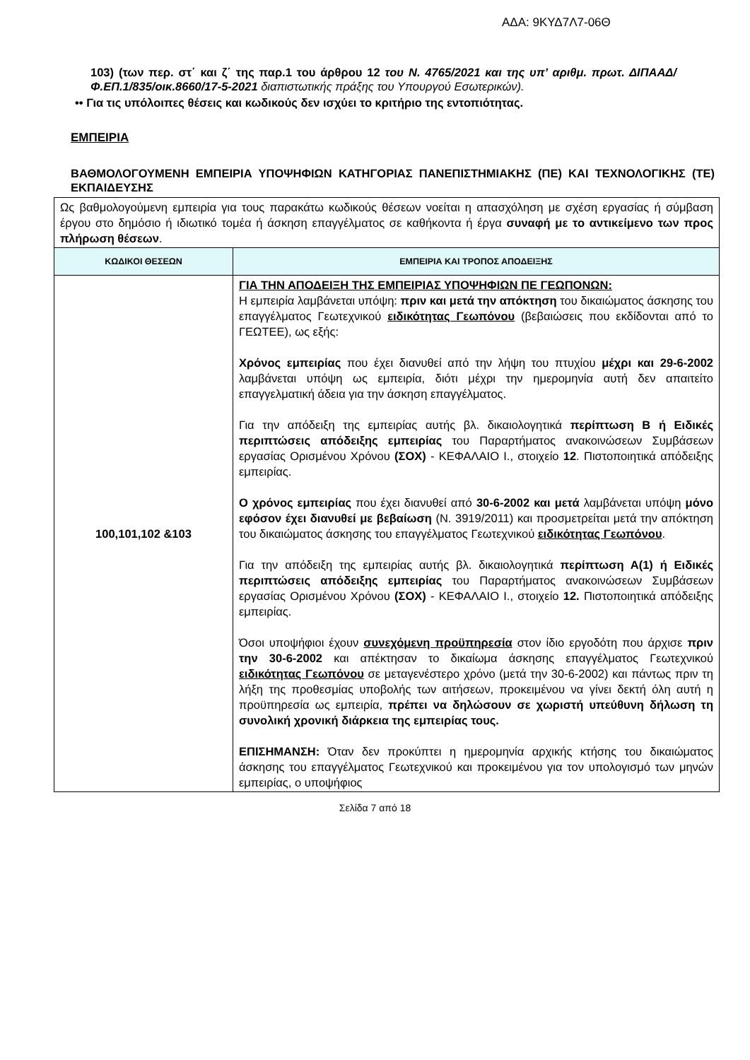ΑΔΑ: 9ΚΥΔ7Λ7-06Θ
103) (των περ. στ΄ και ζ΄ της παρ.1 του άρθρου 12 του Ν. 4765/2021 και της υπ’ αριθμ. πρωτ. ΔΙΠΑΑΔ/Φ.ΕΠ.1/835/οικ.8660/17-5-2021 διαπιστωτικής πράξης του Υπουργού Εσωτερικών).
•• Για τις υπόλοιπες θέσεις και κωδικούς δεν ισχύει το κριτήριο της εντοπιότητας.
ΕΜΠΕΙΡΙΑ
ΒΑΘΜΟΛΟΓΟΥΜΕΝΗ ΕΜΠΕΙΡΙΑ ΥΠΟΨΗΦΙΩΝ ΚΑΤΗΓΟΡΙΑΣ ΠΑΝΕΠΙΣΤΗΜΙΑΚΗΣ (ΠΕ) ΚΑΙ ΤΕΧΝΟΛΟΓΙΚΗΣ (ΤΕ) ΕΚΠΑΙΔΕΥΣΗΣ
| Ως βαθμολογούμενη εμπειρία για τους παρακάτω κωδικούς θέσεων νοείται η απασχόληση με σχέση εργασίας ή σύμβαση έργου στο δημόσιο ή ιδιωτικό τομέα ή άσκηση επαγγέλματος σε καθήκοντα ή έργα συναφή με το αντικείμενο των προς πλήρωση θέσεων . | |
| ΚΩΔΙΚΟΙ ΘΕΣΕΩΝ | ΕΜΠΕΙΡΙΑ ΚΑΙ ΤΡΟΠΟΣ ΑΠΟΔΕΙΞΗΣ |
| 100,101,102 &103 | ΓΙΑ ΤΗΝ ΑΠΟΔΕΙΞΗ ΤΗΣ ΕΜΠΕΙΡΙΑΣ ΥΠΟΨΗΦΙΩΝ ΠΕ ΓΕΩΠΟΝΩΝ: Η εμπειρία λαμβάνεται υπόψη: πριν και μετά την απόκτηση του δικαιώματος άσκησης του επαγγέλματος Γεωτεχνικού ειδικότητας Γεωπόνου (βεβαιώσεις που εκδίδονται από το ΓΕΩΤΕΕ), ως εξής: Χρόνος εμπειρίας που έχει διανυθεί από την λήψη του πτυχίου μέχρι και 29-6-2002 λαμβάνεται υπόψη ως εμπειρία, διότι μέχρι την ημερομηνία αυτή δεν απαιτείτο επαγγελματική άδεια για την άσκηση επαγγέλματος. Για την απόδειξη της εμπειρίας αυτής βλ. δικαιολογητικά περίπτωση Β ή Ειδικές περιπτώσεις απόδειξης εμπειρίας του Παραρτήματος ανακοινώσεων Συμβάσεων εργασίας Ορισμένου Χρόνου (ΣΟΧ) - ΚΕΦΑΛΑΙΟ Ι., στοιχείο 12 . Πιστοποιητικά απόδειξης εμπειρίας. Ο χρόνος εμπειρίας που έχει διανυθεί από 30-6-2002 και μετά λαμβάνεται υπόψη μόνο εφόσον έχει διανυθεί με βεβαίωση (Ν. 3919/2011) και προσμετρείται μετά την απόκτηση του δικαιώματος άσκησης του επαγγέλματος Γεωτεχνικού ειδικότητας Γεωπόνου . Για την απόδειξη της εμπειρίας αυτής βλ. δικαιολογητικά περίπτωση Α(1) ή Ειδικές περιπτώσεις απόδειξης εμπειρίας του Παραρτήματος ανακοινώσεων Συμβάσεων εργασίας Ορισμένου Χρόνου (ΣΟΧ) - ΚΕΦΑΛΑΙΟ Ι., στοιχείο 12. Πιστοποιητικά απόδειξης εμπειρίας. Όσοι υποψήφιοι έχουν συνεχόμενη προϋπηρεσία στον ίδιο εργοδότη που άρχισε πριν την 30-6-2002 και απέκτησαν το δικαίωμα άσκησης επαγγέλματος Γεωτεχνικού ειδικότητας Γεωπόνου σε μεταγενέστερο χρόνο (μετά την 30-6-2002) και πάντως πριν τη λήξη της προθεσμίας υποβολής των αιτήσεων, προκειμένου να γίνει δεκτή όλη αυτή η προϋπηρεσία ως εμπειρία, πρέπει να δηλώσουν σε χωριστή υπεύθυνη δήλωση τη συνολική χρονική διάρκεια της εμπειρίας τους. ΕΠΙΣΗΜΑΝΣΗ: Όταν δεν προκύπτει η ημερομηνία αρχικής κτήσης του δικαιώματος άσκησης του επαγγέλματος Γεωτεχνικού και προκειμένου για τον υπολογισμό των μηνών εμπειρίας, ο υποψήφιος |
Σελίδα 7 από 18